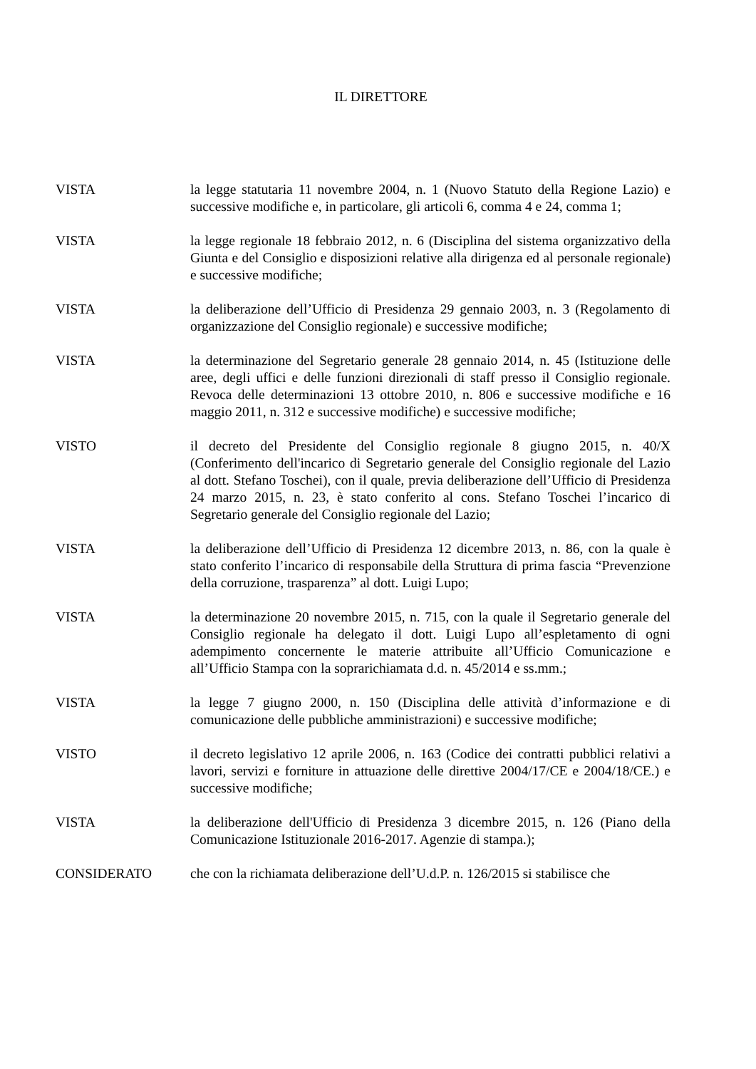IL DIRETTORE
VISTA la legge statutaria 11 novembre 2004, n. 1 (Nuovo Statuto della Regione Lazio) e successive modifiche e, in particolare, gli articoli 6, comma 4 e 24, comma 1;
VISTA la legge regionale 18 febbraio 2012, n. 6 (Disciplina del sistema organizzativo della Giunta e del Consiglio e disposizioni relative alla dirigenza ed al personale regionale) e successive modifiche;
VISTA la deliberazione dell’Ufficio di Presidenza 29 gennaio 2003, n. 3 (Regolamento di organizzazione del Consiglio regionale) e successive modifiche;
VISTA la determinazione del Segretario generale 28 gennaio 2014, n. 45 (Istituzione delle aree, degli uffici e delle funzioni direzionali di staff presso il Consiglio regionale. Revoca delle determinazioni 13 ottobre 2010, n. 806 e successive modifiche e 16 maggio 2011, n. 312 e successive modifiche) e successive modifiche;
VISTO il decreto del Presidente del Consiglio regionale 8 giugno 2015, n. 40/X (Conferimento dell'incarico di Segretario generale del Consiglio regionale del Lazio al dott. Stefano Toschei), con il quale, previa deliberazione dell’Ufficio di Presidenza 24 marzo 2015, n. 23, è stato conferito al cons. Stefano Toschei l’incarico di Segretario generale del Consiglio regionale del Lazio;
VISTA la deliberazione dell’Ufficio di Presidenza 12 dicembre 2013, n. 86, con la quale è stato conferito l’incarico di responsabile della Struttura di prima fascia “Prevenzione della corruzione, trasparenza” al dott. Luigi Lupo;
VISTA la determinazione 20 novembre 2015, n. 715, con la quale il Segretario generale del Consiglio regionale ha delegato il dott. Luigi Lupo all’espletamento di ogni adempimento concernente le materie attribuite all’Ufficio Comunicazione e all’Ufficio Stampa con la soprarichiamata d.d. n. 45/2014 e ss.mm.;
VISTA la legge 7 giugno 2000, n. 150 (Disciplina delle attività d’informazione e di comunicazione delle pubbliche amministrazioni) e successive modifiche;
VISTO il decreto legislativo 12 aprile 2006, n. 163 (Codice dei contratti pubblici relativi a lavori, servizi e forniture in attuazione delle direttive 2004/17/CE e 2004/18/CE.) e successive modifiche;
VISTA la deliberazione dell'Ufficio di Presidenza 3 dicembre 2015, n. 126 (Piano della Comunicazione Istituzionale 2016-2017. Agenzie di stampa.);
CONSIDERATO che con la richiamata deliberazione dell’U.d.P. n. 126/2015 si stabilisce che